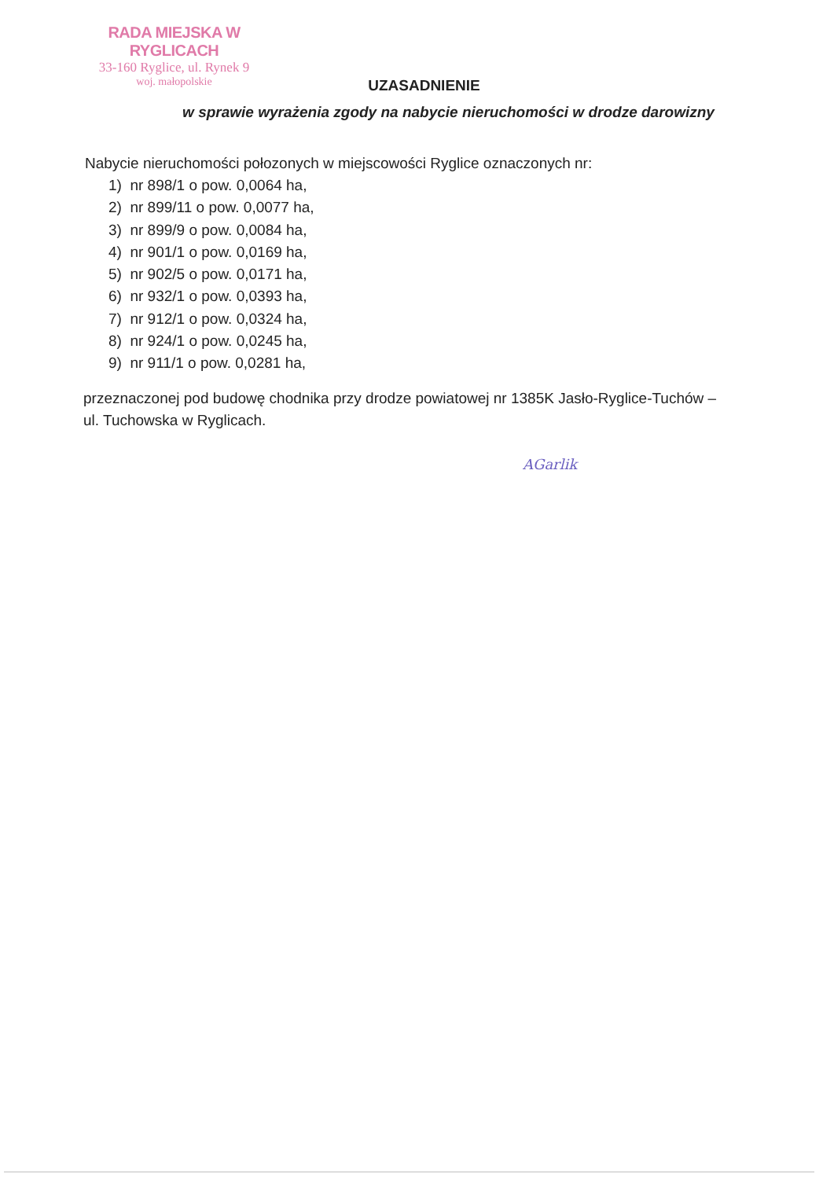RADA MIEJSKA W RYGLICACH
33-160 Ryglice, ul. Rynek 9
woj. małopolskie
UZASADNIENIE
w sprawie wyrażenia zgody na nabycie nieruchomości w drodze darowizny
Nabycie nieruchomości połozonych w miejscowości Ryglice oznaczonych nr:
1) nr 898/1 o pow. 0,0064 ha,
2) nr 899/11 o pow. 0,0077 ha,
3) nr 899/9 o pow. 0,0084 ha,
4) nr 901/1 o pow. 0,0169 ha,
5) nr 902/5 o pow. 0,0171 ha,
6) nr 932/1 o pow. 0,0393 ha,
7) nr 912/1 o pow. 0,0324 ha,
8) nr 924/1 o pow. 0,0245 ha,
9) nr 911/1 o pow. 0,0281 ha,
przeznaczonej pod budowę chodnika przy drodze powiatowej nr 1385K Jasło-Ryglice-Tuchów – ul. Tuchowska w Ryglicach.
AGarlik